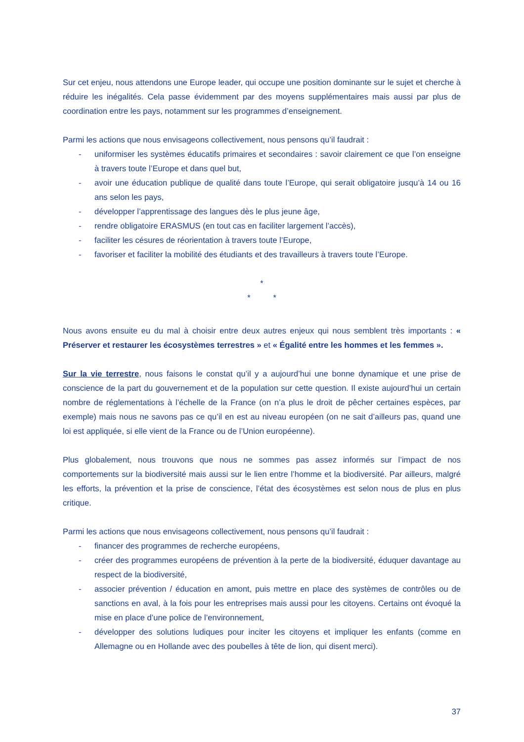Sur cet enjeu, nous attendons une Europe leader, qui occupe une position dominante sur le sujet et cherche à réduire les inégalités. Cela passe évidemment par des moyens supplémentaires mais aussi par plus de coordination entre les pays, notamment sur les programmes d’enseignement.
Parmi les actions que nous envisageons collectivement, nous pensons qu’il faudrait :
- uniformiser les systèmes éducatifs primaires et secondaires : savoir clairement ce que l’on enseigne à travers toute l’Europe et dans quel but,
- avoir une éducation publique de qualité dans toute l’Europe, qui serait obligatoire jusqu’à 14 ou 16 ans selon les pays,
- développer l’apprentissage des langues dès le plus jeune âge,
- rendre obligatoire ERASMUS (en tout cas en faciliter largement l’accès),
- faciliter les césures de réorientation à travers toute l’Europe,
- favoriser et faciliter la mobilité des étudiants et des travailleurs à travers toute l’Europe.
*
* *
Nous avons ensuite eu du mal à choisir entre deux autres enjeux qui nous semblent très importants : « Préserver et restaurer les écosystèmes terrestres » et « Égalité entre les hommes et les femmes ».
Sur la vie terrestre, nous faisons le constat qu’il y a aujourd’hui une bonne dynamique et une prise de conscience de la part du gouvernement et de la population sur cette question. Il existe aujourd’hui un certain nombre de réglementations à l’échelle de la France (on n’a plus le droit de pêcher certaines espèces, par exemple) mais nous ne savons pas ce qu’il en est au niveau européen (on ne sait d’ailleurs pas, quand une loi est appliquée, si elle vient de la France ou de l’Union européenne).
Plus globalement, nous trouvons que nous ne sommes pas assez informés sur l’impact de nos comportements sur la biodiversité mais aussi sur le lien entre l’homme et la biodiversité. Par ailleurs, malgré les efforts, la prévention et la prise de conscience, l’état des écosystèmes est selon nous de plus en plus critique.
Parmi les actions que nous envisageons collectivement, nous pensons qu’il faudrait :
- financer des programmes de recherche européens,
- créer des programmes européens de prévention à la perte de la biodiversité, éduquer davantage au respect de la biodiversité,
- associer prévention / éducation en amont, puis mettre en place des systèmes de contrôles ou de sanctions en aval, à la fois pour les entreprises mais aussi pour les citoyens. Certains ont évoqué la mise en place d’une police de l’environnement,
- développer des solutions ludiques pour inciter les citoyens et impliquer les enfants (comme en Allemagne ou en Hollande avec des poubelles à tête de lion, qui disent merci).
37